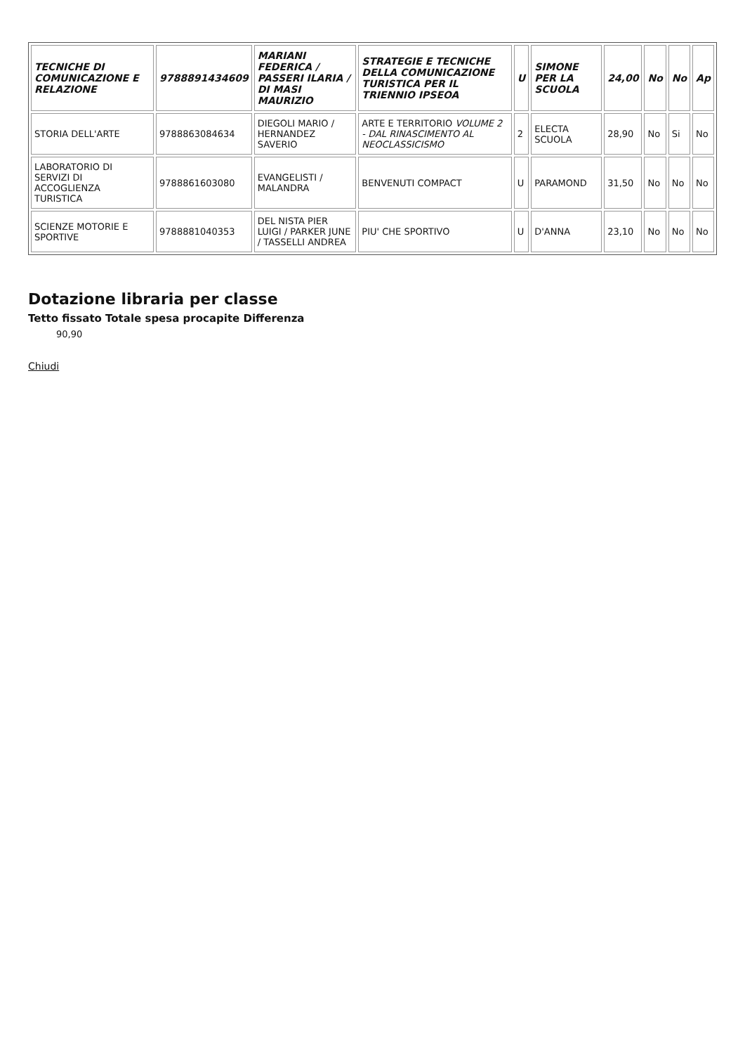| TECNICHE DI COMUNICAZIONE E RELAZIONE | 9788891434609 | MARIANI FEDERICA / PASSERI ILARIA / DI MASI MAURIZIO | STRATEGIE E TECNICHE DELLA COMUNICAZIONE TURISTICA PER IL TRIENNIO IPSEOA | U | SIMONE PER LA SCUOLA | 24,00 | No | No | Ap |
| --- | --- | --- | --- | --- | --- | --- | --- | --- | --- |
| STORIA DELL'ARTE | 9788863084634 | DIEGOLI MARIO / HERNANDEZ SAVERIO | ARTE E TERRITORIO VOLUME 2 - DAL RINASCIMENTO AL NEOCLASSICISMO | 2 | ELECTA SCUOLA | 28,90 | No | Si | No |
| LABORATORIO DI SERVIZI DI ACCOGLIENZA TURISTICA | 9788861603080 | EVANGELISTI / MALANDRA | BENVENUTI COMPACT | U | PARAMOND | 31,50 | No | No | No |
| SCIENZE MOTORIE E SPORTIVE | 9788881040353 | DEL NISTA PIER LUIGI / PARKER JUNE / TASSELLI ANDREA | PIU' CHE SPORTIVO | U | D'ANNA | 23,10 | No | No | No |
Dotazione libraria per classe
Tetto fissato Totale spesa procapite Differenza
90,90
Chiudi